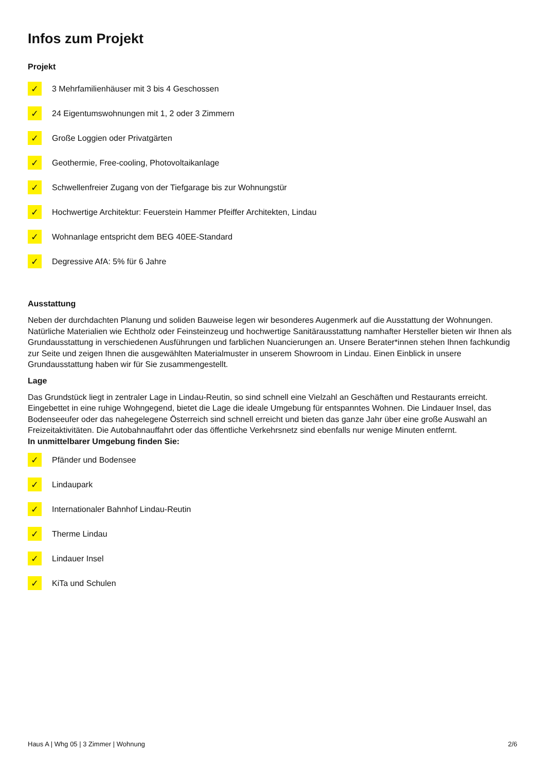Infos zum Projekt
Projekt
✓ 3 Mehrfamilienhäuser mit 3 bis 4 Geschossen
✓ 24 Eigentumswohnungen mit 1, 2 oder 3 Zimmern
✓ Große Loggien oder Privatgärten
✓ Geothermie, Free-cooling, Photovoltaikanlage
✓ Schwellenfreier Zugang von der Tiefgarage bis zur Wohnungstür
✓ Hochwertige Architektur: Feuerstein Hammer Pfeiffer Architekten, Lindau
✓ Wohnanlage entspricht dem BEG 40EE-Standard
✓ Degressive AfA: 5% für 6 Jahre
Ausstattung
Neben der durchdachten Planung und soliden Bauweise legen wir besonderes Augenmerk auf die Ausstattung der Wohnungen. Natürliche Materialien wie Echtholz oder Feinsteinzeug und hochwertige Sanitärausstattung namhafter Hersteller bieten wir Ihnen als Grundausstattung in verschiedenen Ausführungen und farblichen Nuancierungen an. Unsere Berater*innen stehen Ihnen fachkundig zur Seite und zeigen Ihnen die ausgewählten Materialmuster in unserem Showroom in Lindau. Einen Einblick in unsere Grundausstattung haben wir für Sie zusammengestellt.
Lage
Das Grundstück liegt in zentraler Lage in Lindau-Reutin, so sind schnell eine Vielzahl an Geschäften und Restaurants erreicht. Eingebettet in eine ruhige Wohngegend, bietet die Lage die ideale Umgebung für entspanntes Wohnen. Die Lindauer Insel, das Bodenseeufer oder das nahegelegene Österreich sind schnell erreicht und bieten das ganze Jahr über eine große Auswahl an Freizeitaktivitäten. Die Autobahnauffahrt oder das öffentliche Verkehrsnetz sind ebenfalls nur wenige Minuten entfernt.
In unmittelbarer Umgebung finden Sie:
✓ Pfänder und Bodensee
✓ Lindaupark
✓ Internationaler Bahnhof Lindau-Reutin
✓ Therme Lindau
✓ Lindauer Insel
✓ KiTa und Schulen
Haus A | Whg 05 | 3 Zimmer | Wohnung 2/6